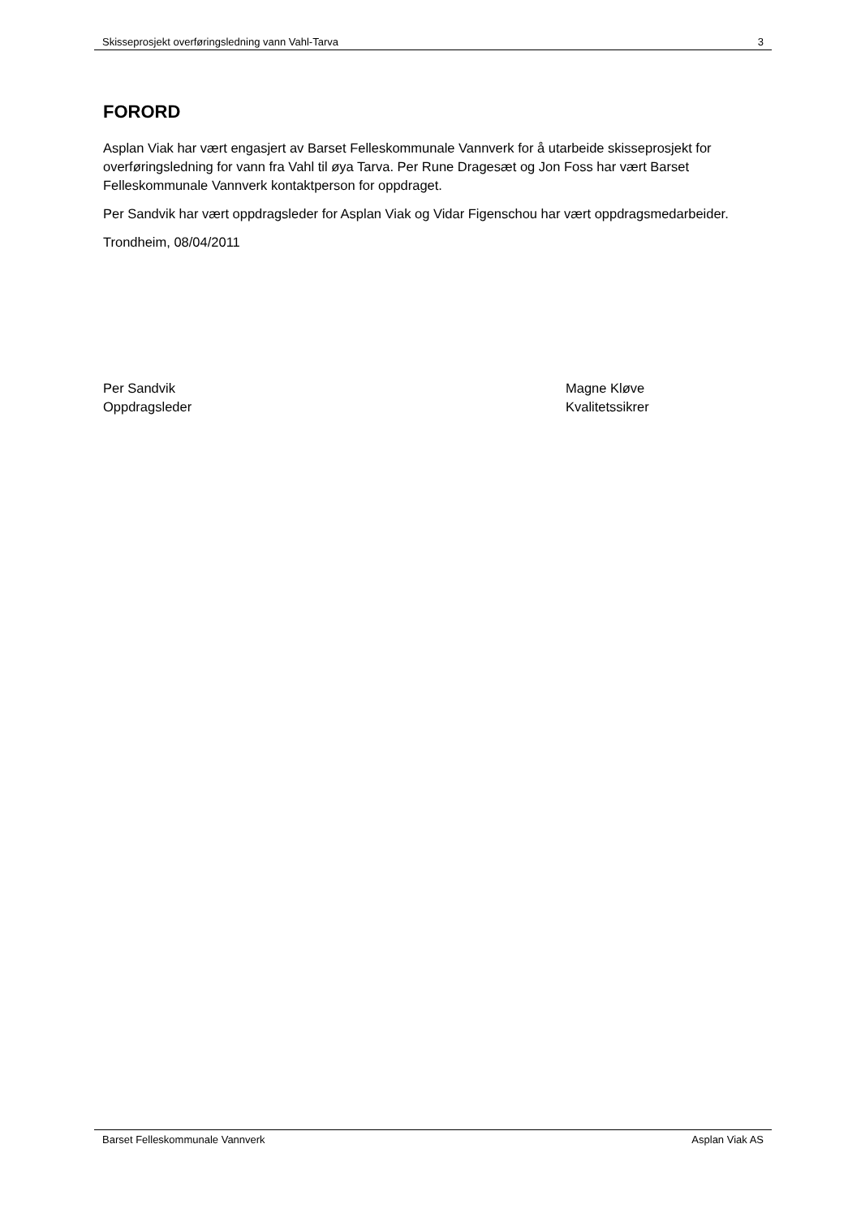Skisseprosjekt overføringsledning vann Vahl-Tarva 3
FORORD
Asplan Viak har vært engasjert av Barset Felleskommunale Vannverk for å utarbeide skisseprosjekt for overføringsledning for vann fra Vahl til øya Tarva. Per Rune Dragesæt og Jon Foss har vært Barset Felleskommunale Vannverk kontaktperson for oppdraget.
Per Sandvik har vært oppdragsleder for Asplan Viak og Vidar Figenschou har vært oppdragsmedarbeider.
Trondheim, 08/04/2011
Per Sandvik
Oppdragsleder
Magne Kløve
Kvalitetssikrer
Barset Felleskommunale Vannverk Asplan Viak AS